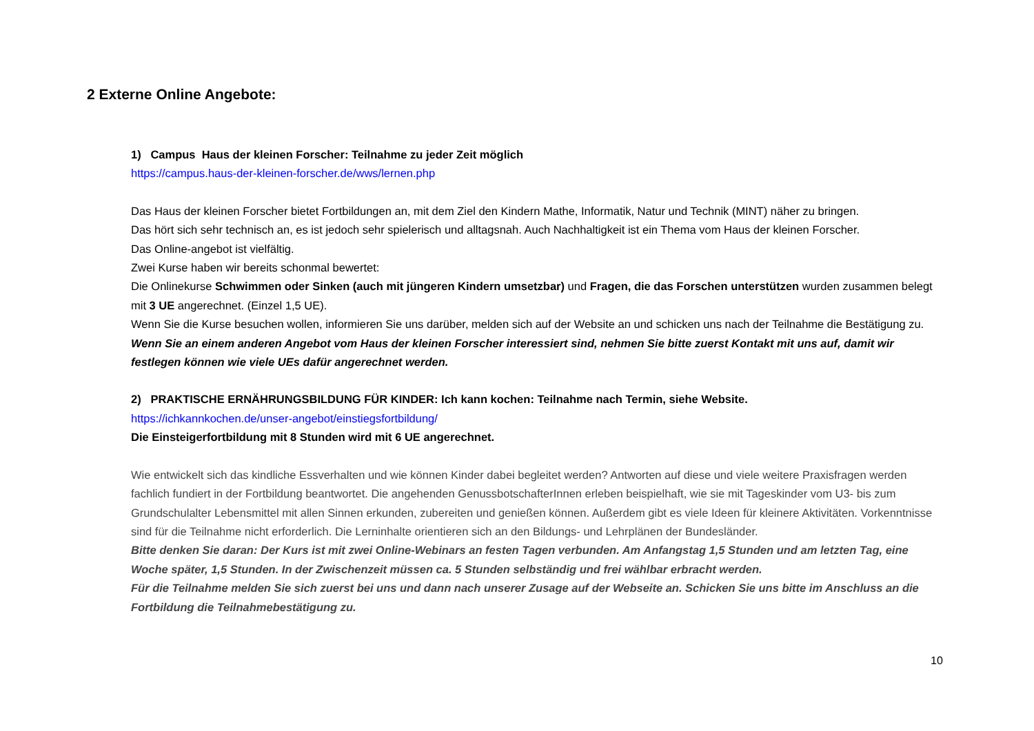2 Externe Online Angebote:
1) Campus Haus der kleinen Forscher: Teilnahme zu jeder Zeit möglich
https://campus.haus-der-kleinen-forscher.de/wws/lernen.php
Das Haus der kleinen Forscher bietet Fortbildungen an, mit dem Ziel den Kindern Mathe, Informatik, Natur und Technik (MINT) näher zu bringen.
Das hört sich sehr technisch an, es ist jedoch sehr spielerisch und alltagsnah. Auch Nachhaltigkeit ist ein Thema vom Haus der kleinen Forscher.
Das Online-angebot ist vielfältig.
Zwei Kurse haben wir bereits schonmal bewertet:
Die Onlinekurse Schwimmen oder Sinken (auch mit jüngeren Kindern umsetzbar) und Fragen, die das Forschen unterstützen wurden zusammen belegt mit 3 UE angerechnet. (Einzel 1,5 UE).
Wenn Sie die Kurse besuchen wollen, informieren Sie uns darüber, melden sich auf der Website an und schicken uns nach der Teilnahme die Bestätigung zu. Wenn Sie an einem anderen Angebot vom Haus der kleinen Forscher interessiert sind, nehmen Sie bitte zuerst Kontakt mit uns auf, damit wir festlegen können wie viele UEs dafür angerechnet werden.
2) PRAKTISCHE ERNÄHRUNGSBILDUNG FÜR KINDER: Ich kann kochen: Teilnahme nach Termin, siehe Website.
https://ichkannkochen.de/unser-angebot/einstiegsfortbildung/
Die Einsteigerfortbildung mit 8 Stunden wird mit 6 UE angerechnet.
Wie entwickelt sich das kindliche Essverhalten und wie können Kinder dabei begleitet werden? Antworten auf diese und viele weitere Praxisfragen werden fachlich fundiert in der Fortbildung beantwortet. Die angehenden GenussbotschafterInnen erleben beispielhaft, wie sie mit Tageskinder vom U3- bis zum Grundschulalter Lebensmittel mit allen Sinnen erkunden, zubereiten und genießen können. Außerdem gibt es viele Ideen für kleinere Aktivitäten. Vorkenntnisse sind für die Teilnahme nicht erforderlich. Die Lerninhalte orientieren sich an den Bildungs- und Lehrplänen der Bundesländer.
Bitte denken Sie daran: Der Kurs ist mit zwei Online-Webinars an festen Tagen verbunden. Am Anfangstag 1,5 Stunden und am letzten Tag, eine Woche später, 1,5 Stunden. In der Zwischenzeit müssen ca. 5 Stunden selbständig und frei wählbar erbracht werden.
Für die Teilnahme melden Sie sich zuerst bei uns und dann nach unserer Zusage auf der Webseite an. Schicken Sie uns bitte im Anschluss an die Fortbildung die Teilnahmebestätigung zu.
10